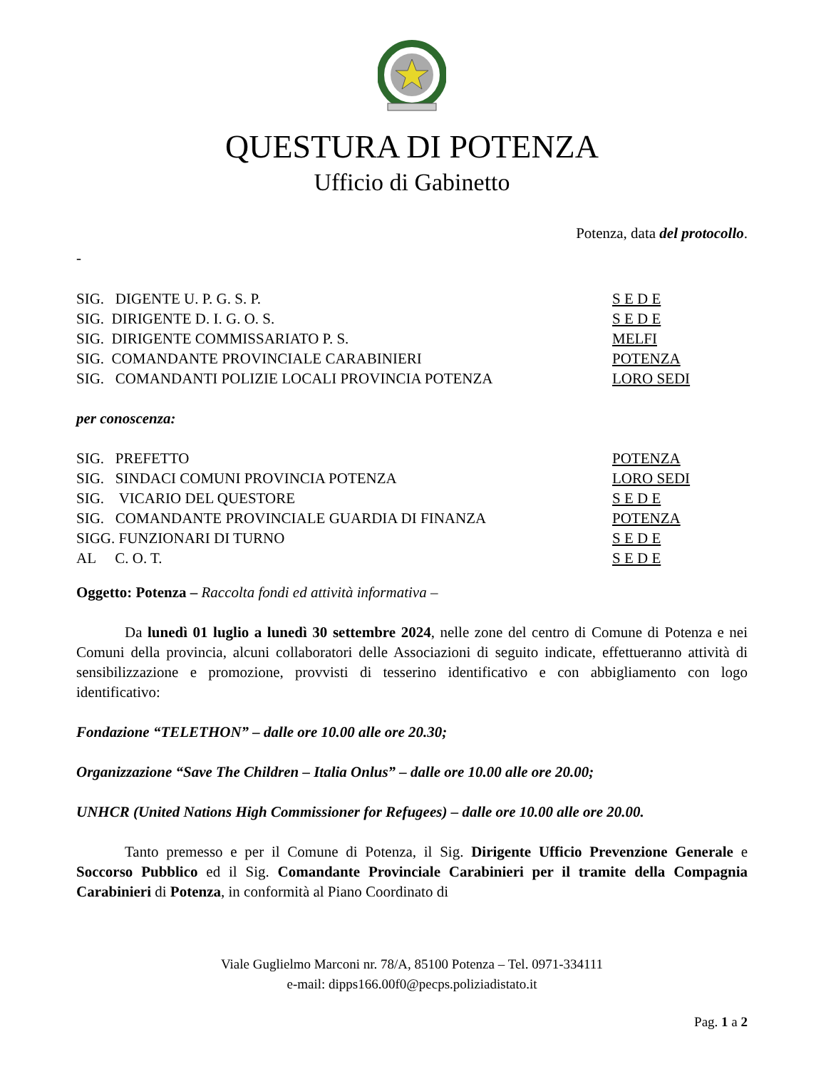QUESTURA DI POTENZA
Ufficio di Gabinetto
Potenza, data del protocollo.
-
| SIG. DIGENTE U. P. G. S. P. | S E D E |
| SIG. DIRIGENTE D. I. G. O. S. | S E D E |
| SIG. DIRIGENTE COMMISSARIATO P. S. | MELFI |
| SIG. COMANDANTE PROVINCIALE CARABINIERI | POTENZA |
| SIG. COMANDANTI POLIZIE LOCALI PROVINCIA POTENZA | LORO SEDI |
per conoscenza:
| SIG. PREFETTO | POTENZA |
| SIG. SINDACI COMUNI PROVINCIA POTENZA | LORO SEDI |
| SIG. VICARIO DEL QUESTORE | S E D E |
| SIG. COMANDANTE PROVINCIALE GUARDIA DI FINANZA | POTENZA |
| SIGG. FUNZIONARI DI TURNO | S E D E |
| AL C. O. T. | S E D E |
Oggetto: Potenza – Raccolta fondi ed attività informativa –
Da lunedì 01 luglio a lunedì 30 settembre 2024, nelle zone del centro di Comune di Potenza e nei Comuni della provincia, alcuni collaboratori delle Associazioni di seguito indicate, effettueranno attività di sensibilizzazione e promozione, provvisti di tesserino identificativo e con abbigliamento con logo identificativo:
Fondazione “TELETHON” – dalle ore 10.00 alle ore 20.30;
Organizzazione “Save The Children – Italia Onlus” – dalle ore 10.00 alle ore 20.00;
UNHCR (United Nations High Commissioner for Refugees) – dalle ore 10.00 alle ore 20.00.
Tanto premesso e per il Comune di Potenza, il Sig. Dirigente Ufficio Prevenzione Generale e Soccorso Pubblico ed il Sig. Comandante Provinciale Carabinieri per il tramite della Compagnia Carabinieri di Potenza, in conformità al Piano Coordinato di
Viale Guglielmo Marconi nr. 78/A, 85100 Potenza – Tel. 0971-334111
e-mail: dipps166.00f0@pecps.poliziadistato.it
Pag. 1 a 2